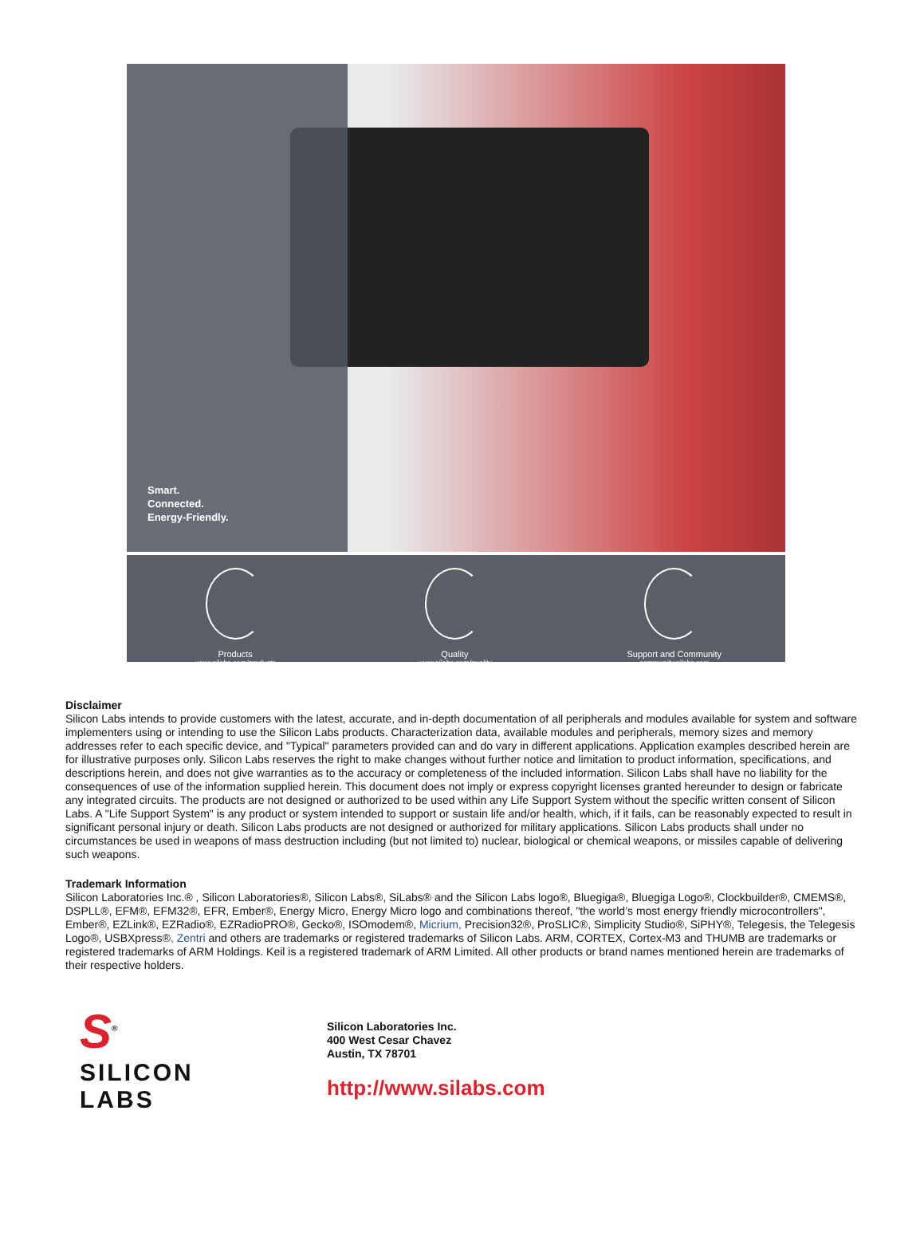Smart.
Connected.
Energy-Friendly.
Products
www.silabs.com/products
Quality
www.silabs.com/quality
Support and Community
community.silabs.com
Disclaimer
Silicon Labs intends to provide customers with the latest, accurate, and in-depth documentation of all peripherals and modules available for system and software implementers using or intending to use the Silicon Labs products. Characterization data, available modules and peripherals, memory sizes and memory addresses refer to each specific device, and "Typical" parameters provided can and do vary in different applications. Application examples described herein are for illustrative purposes only. Silicon Labs reserves the right to make changes without further notice and limitation to product information, specifications, and descriptions herein, and does not give warranties as to the accuracy or completeness of the included information. Silicon Labs shall have no liability for the consequences of use of the information supplied herein. This document does not imply or express copyright licenses granted hereunder to design or fabricate any integrated circuits. The products are not designed or authorized to be used within any Life Support System without the specific written consent of Silicon Labs. A "Life Support System" is any product or system intended to support or sustain life and/or health, which, if it fails, can be reasonably expected to result in significant personal injury or death. Silicon Labs products are not designed or authorized for military applications. Silicon Labs products shall under no circumstances be used in weapons of mass destruction including (but not limited to) nuclear, biological or chemical weapons, or missiles capable of delivering such weapons.
Trademark Information
Silicon Laboratories Inc.® , Silicon Laboratories®, Silicon Labs®, SiLabs® and the Silicon Labs logo®, Bluegiga®, Bluegiga Logo®, Clockbuilder®, CMEMS®, DSPLL®, EFM®, EFM32®, EFR, Ember®, Energy Micro, Energy Micro logo and combinations thereof, "the world’s most energy friendly microcontrollers", Ember®, EZLink®, EZRadio®, EZRadioPRO®, Gecko®, ISOmodem®, Micrium, Precision32®, ProSLIC®, Simplicity Studio®, SiPHY®, Telegesis, the Telegesis Logo®, USBXpress®, Zentri and others are trademarks or registered trademarks of Silicon Labs. ARM, CORTEX, Cortex-M3 and THUMB are trademarks or registered trademarks of ARM Holdings. Keil is a registered trademark of ARM Limited. All other products or brand names mentioned herein are trademarks of their respective holders.
S<sup>®</sup>
SILICON LABS
Silicon Laboratories Inc.
400 West Cesar Chavez
Austin, TX 78701
http://www.silabs.com